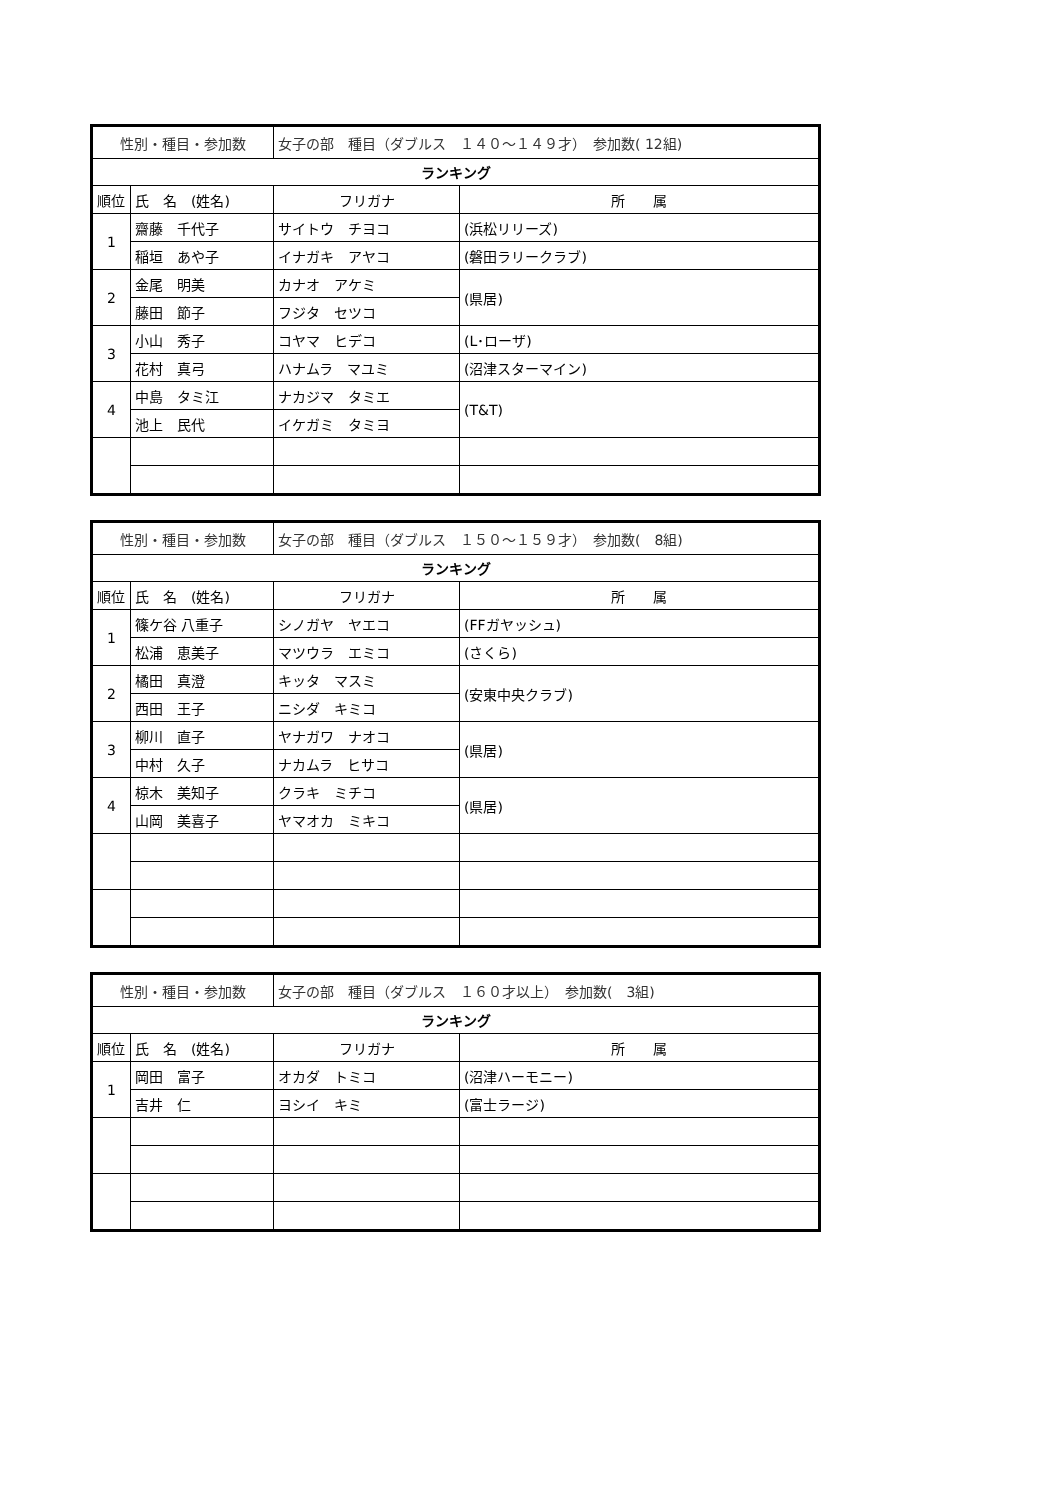| 性別・種目・参加数 | | 女子の部 種目（ダブルス １４０～１４９才） 参加数( 12組) | |
| ランキング | | | |
| 順位 | 氏 名 (姓名) | フリガナ | 所 属 |
| 1 | 齋藤 千代子 | サイトウ チヨコ | (浜松リリーズ) |
| | 稲垣 あや子 | イナガキ アヤコ | (磐田ラリークラブ) |
| 2 | 金尾 明美 | カナオ アケミ | (県居) |
| | 藤田 節子 | フジタ セツコ | |
| 3 | 小山 秀子 | コヤマ ヒデコ | (L･ローザ) |
| | 花村 真弓 | ハナムラ マユミ | (沼津スターマイン) |
| 4 | 中島 タミ江 | ナカジマ タミエ | (T&T) |
| | 池上 民代 | イケガミ タミヨ | |
| 性別・種目・参加数 | | 女子の部 種目（ダブルス １５０～１５９才） 参加数( 8組) | |
| ランキング | | | |
| 順位 | 氏 名 (姓名) | フリガナ | 所 属 |
| 1 | 篠ケ谷 八重子 | シノガヤ ヤエコ | (FFガヤッシュ) |
| | 松浦 恵美子 | マツウラ エミコ | (さくら) |
| 2 | 橘田 真澄 | キッタ マスミ | (安東中央クラブ) |
| | 西田 王子 | ニシダ キミコ | |
| 3 | 柳川 直子 | ヤナガワ ナオコ | (県居) |
| | 中村 久子 | ナカムラ ヒサコ | |
| 4 | 椋木 美知子 | クラキ ミチコ | (県居) |
| | 山岡 美喜子 | ヤマオカ ミキコ | |
| 性別・種目・参加数 | | 女子の部 種目（ダブルス １６０才以上） 参加数( 3組) | |
| ランキング | | | |
| 順位 | 氏 名 (姓名) | フリガナ | 所 属 |
| 1 | 岡田 富子 | オカダ トミコ | (沼津ハーモニー) |
| | 吉井 仁 | ヨシイ キミ | (富士ラージ) |